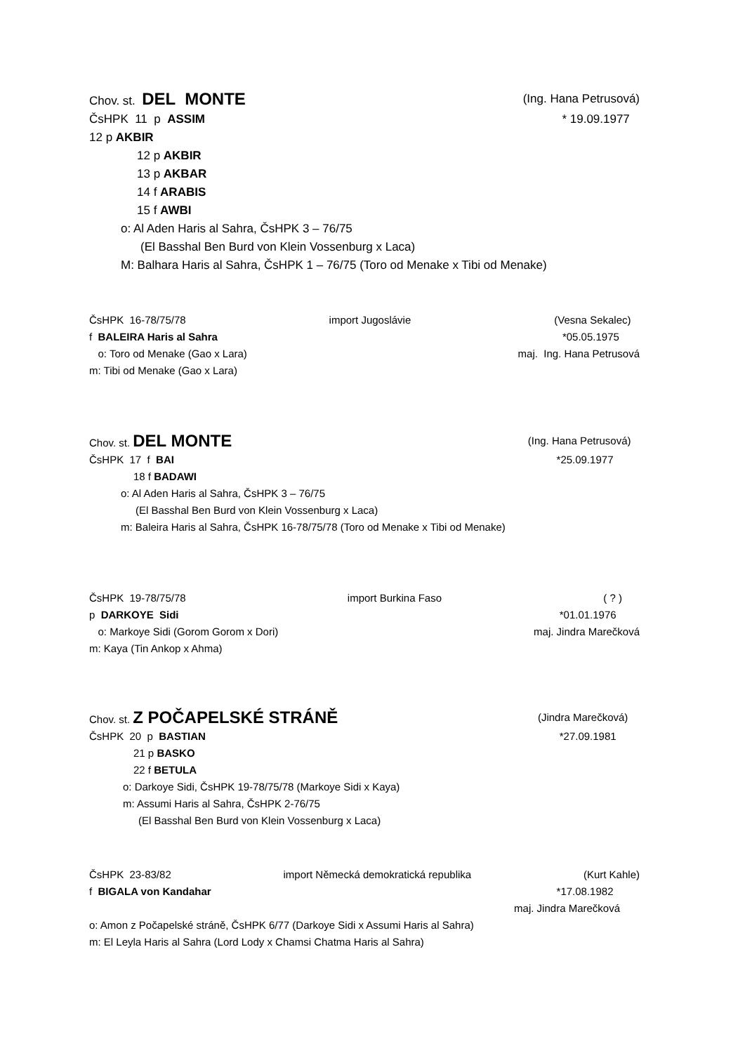Chov. st. DEL MONTE (Ing. Hana Petrusová)
ČsHPK 11 p ASSIM * 19.09.1977
12 p AKBIR
12 p AKBIR
13 p AKBAR
14 f ARABIS
15 f AWBI
o: Al Aden Haris al Sahra, ČsHPK 3 – 76/75
(El Basshal Ben Burd von Klein Vossenburg x Laca)
M: Balhara Haris al Sahra, ČsHPK 1 – 76/75 (Toro od Menake x Tibi od Menake)
ČsHPK 16-78/75/78 import Jugoslávie (Vesna Sekalec)
f BALEIRA Haris al Sahra *05.05.1975
o: Toro od Menake (Gao x Lara) maj. Ing. Hana Petrusová
m: Tibi od Menake (Gao x Lara)
Chov. st. DEL MONTE (Ing. Hana Petrusová)
ČsHPK 17 f BAI *25.09.1977
18 f BADAWI
o: Al Aden Haris al Sahra, ČsHPK 3 – 76/75
(El Basshal Ben Burd von Klein Vossenburg x Laca)
m: Baleira Haris al Sahra, ČsHPK 16-78/75/78 (Toro od Menake x Tibi od Menake)
ČsHPK 19-78/75/78 import Burkina Faso ( ? )
p DARKOYE Sidi *01.01.1976
o: Markoye Sidi (Gorom Gorom x Dori) maj. Jindra Marečková
m: Kaya (Tin Ankop x Ahma)
Chov. st. Z POČAPELSKÉ STRÁNĚ (Jindra Marečková)
ČsHPK 20 p BASTIAN *27.09.1981
21 p BASKO
22 f BETULA
o: Darkoye Sidi, ČsHPK 19-78/75/78 (Markoye Sidi x Kaya)
m: Assumi Haris al Sahra, ČsHPK 2-76/75
(El Basshal Ben Burd von Klein Vossenburg x Laca)
ČsHPK 23-83/82 import Německá demokratická republika (Kurt Kahle)
f BIGALA von Kandahar *17.08.1982
maj. Jindra Marečková
o: Amon z Počapelské stráně, ČsHPK 6/77 (Darkoye Sidi x Assumi Haris al Sahra)
m: El Leyla Haris al Sahra (Lord Lody x Chamsi Chatma Haris al Sahra)